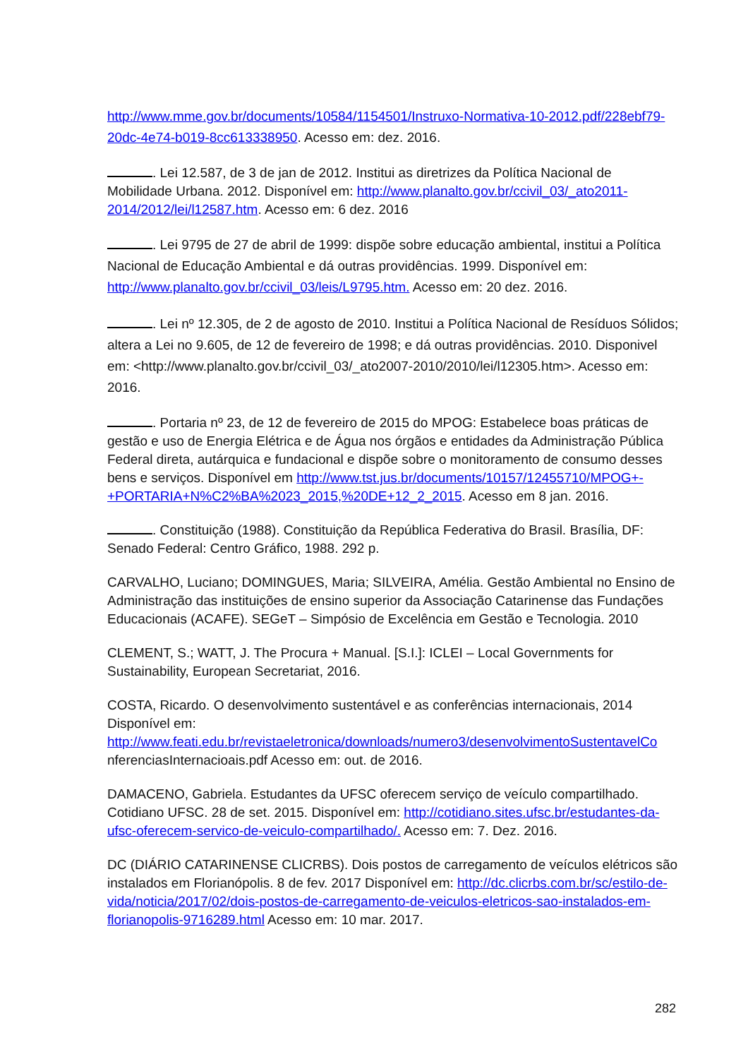http://www.mme.gov.br/documents/10584/1154501/Instruxo-Normativa-10-2012.pdf/228ebf79-20dc-4e74-b019-8cc613338950. Acesso em: dez. 2016.
. Lei 12.587, de 3 de jan de 2012. Institui as diretrizes da Política Nacional de Mobilidade Urbana. 2012. Disponível em: http://www.planalto.gov.br/ccivil_03/_ato2011-2014/2012/lei/l12587.htm. Acesso em: 6 dez. 2016
. Lei 9795 de 27 de abril de 1999: dispõe sobre educação ambiental, institui a Política Nacional de Educação Ambiental e dá outras providências. 1999. Disponível em: http://www.planalto.gov.br/ccivil_03/leis/L9795.htm. Acesso em: 20 dez. 2016.
. Lei nº 12.305, de 2 de agosto de 2010. Institui a Política Nacional de Resíduos Sólidos; altera a Lei no 9.605, de 12 de fevereiro de 1998; e dá outras providências. 2010. Disponivel em: <http://www.planalto.gov.br/ccivil_03/_ato2007-2010/2010/lei/l12305.htm>. Acesso em: 2016.
. Portaria nº 23, de 12 de fevereiro de 2015 do MPOG: Estabelece boas práticas de gestão e uso de Energia Elétrica e de Água nos órgãos e entidades da Administração Pública Federal direta, autárquica e fundacional e dispõe sobre o monitoramento de consumo desses bens e serviços. Disponível em http://www.tst.jus.br/documents/10157/12455710/MPOG+-+PORTARIA+N%C2%BA%2023_2015,%20DE+12_2_2015. Acesso em 8 jan. 2016.
. Constituição (1988). Constituição da República Federativa do Brasil. Brasília, DF: Senado Federal: Centro Gráfico, 1988. 292 p.
CARVALHO, Luciano; DOMINGUES, Maria; SILVEIRA, Amélia. Gestão Ambiental no Ensino de Administração das instituições de ensino superior da Associação Catarinense das Fundações Educacionais (ACAFE). SEGeT – Simpósio de Excelência em Gestão e Tecnologia. 2010
CLEMENT, S.; WATT, J. The Procura + Manual. [S.I.]: ICLEI – Local Governments for Sustainability, European Secretariat, 2016.
COSTA, Ricardo. O desenvolvimento sustentável e as conferências internacionais, 2014 Disponível em: http://www.feati.edu.br/revistaeletronica/downloads/numero3/desenvolvimentoSustentavelCo nferenciasInternacioais.pdf Acesso em: out. de 2016.
DAMACENO, Gabriela. Estudantes da UFSC oferecem serviço de veículo compartilhado. Cotidiano UFSC. 28 de set. 2015. Disponível em: http://cotidiano.sites.ufsc.br/estudantes-da-ufsc-oferecem-servico-de-veiculo-compartilhado/. Acesso em: 7. Dez. 2016.
DC (DIÁRIO CATARINENSE CLICRBS). Dois postos de carregamento de veículos elétricos são instalados em Florianópolis. 8 de fev. 2017 Disponível em: http://dc.clicrbs.com.br/sc/estilo-de-vida/noticia/2017/02/dois-postos-de-carregamento-de-veiculos-eletricos-sao-instalados-em-florianopolis-9716289.html Acesso em: 10 mar. 2017.
282